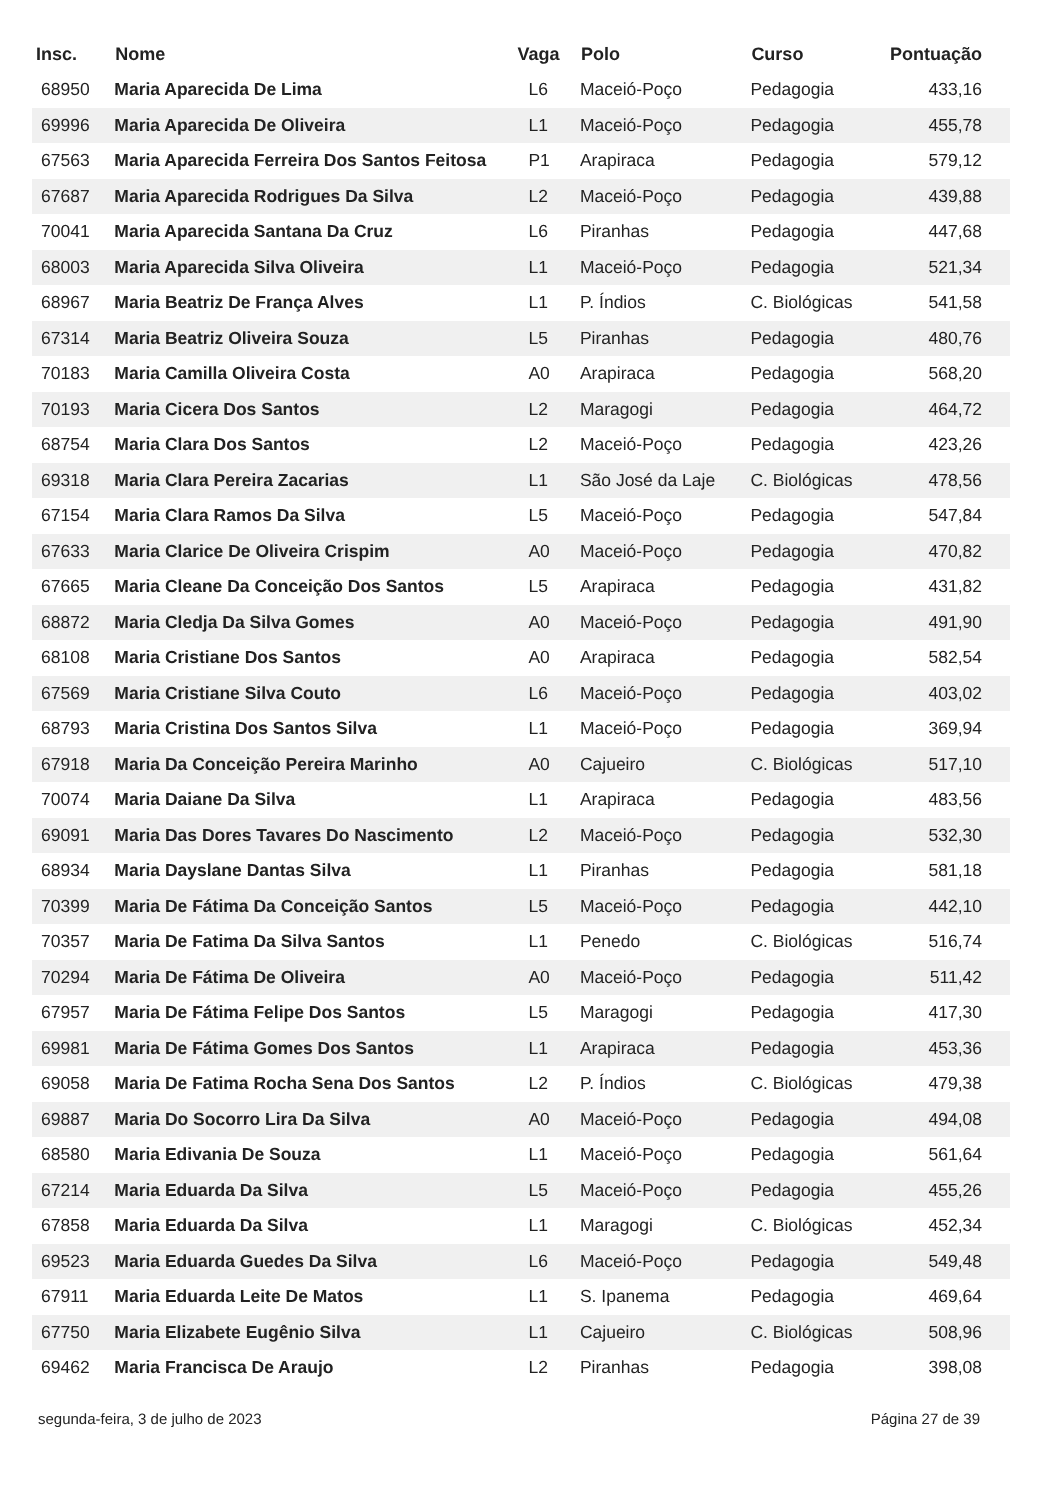| Insc. | Nome | Vaga | Polo | Curso | Pontuação |
| --- | --- | --- | --- | --- | --- |
| 68950 | Maria Aparecida De Lima | L6 | Maceió-Poço | Pedagogia | 433,16 |
| 69996 | Maria Aparecida De Oliveira | L1 | Maceió-Poço | Pedagogia | 455,78 |
| 67563 | Maria Aparecida Ferreira Dos Santos Feitosa | P1 | Arapiraca | Pedagogia | 579,12 |
| 67687 | Maria Aparecida Rodrigues Da Silva | L2 | Maceió-Poço | Pedagogia | 439,88 |
| 70041 | Maria Aparecida Santana Da Cruz | L6 | Piranhas | Pedagogia | 447,68 |
| 68003 | Maria Aparecida Silva Oliveira | L1 | Maceió-Poço | Pedagogia | 521,34 |
| 68967 | Maria Beatriz De França Alves | L1 | P. Índios | C. Biológicas | 541,58 |
| 67314 | Maria Beatriz Oliveira Souza | L5 | Piranhas | Pedagogia | 480,76 |
| 70183 | Maria Camilla Oliveira Costa | A0 | Arapiraca | Pedagogia | 568,20 |
| 70193 | Maria Cicera Dos Santos | L2 | Maragogi | Pedagogia | 464,72 |
| 68754 | Maria Clara Dos Santos | L2 | Maceió-Poço | Pedagogia | 423,26 |
| 69318 | Maria Clara Pereira Zacarias | L1 | São José da Laje | C. Biológicas | 478,56 |
| 67154 | Maria Clara Ramos Da Silva | L5 | Maceió-Poço | Pedagogia | 547,84 |
| 67633 | Maria Clarice De Oliveira Crispim | A0 | Maceió-Poço | Pedagogia | 470,82 |
| 67665 | Maria Cleane Da Conceição Dos Santos | L5 | Arapiraca | Pedagogia | 431,82 |
| 68872 | Maria Cledja Da Silva Gomes | A0 | Maceió-Poço | Pedagogia | 491,90 |
| 68108 | Maria Cristiane Dos Santos | A0 | Arapiraca | Pedagogia | 582,54 |
| 67569 | Maria Cristiane Silva Couto | L6 | Maceió-Poço | Pedagogia | 403,02 |
| 68793 | Maria Cristina Dos Santos Silva | L1 | Maceió-Poço | Pedagogia | 369,94 |
| 67918 | Maria Da Conceição Pereira Marinho | A0 | Cajueiro | C. Biológicas | 517,10 |
| 70074 | Maria Daiane Da Silva | L1 | Arapiraca | Pedagogia | 483,56 |
| 69091 | Maria Das Dores Tavares Do Nascimento | L2 | Maceió-Poço | Pedagogia | 532,30 |
| 68934 | Maria Dayslane Dantas Silva | L1 | Piranhas | Pedagogia | 581,18 |
| 70399 | Maria De Fátima Da Conceição Santos | L5 | Maceió-Poço | Pedagogia | 442,10 |
| 70357 | Maria De Fatima Da Silva Santos | L1 | Penedo | C. Biológicas | 516,74 |
| 70294 | Maria De Fátima De Oliveira | A0 | Maceió-Poço | Pedagogia | 511,42 |
| 67957 | Maria De Fátima Felipe Dos Santos | L5 | Maragogi | Pedagogia | 417,30 |
| 69981 | Maria De Fátima Gomes Dos Santos | L1 | Arapiraca | Pedagogia | 453,36 |
| 69058 | Maria De Fatima Rocha Sena Dos Santos | L2 | P. Índios | C. Biológicas | 479,38 |
| 69887 | Maria Do Socorro Lira Da Silva | A0 | Maceió-Poço | Pedagogia | 494,08 |
| 68580 | Maria Edivania De Souza | L1 | Maceió-Poço | Pedagogia | 561,64 |
| 67214 | Maria Eduarda Da Silva | L5 | Maceió-Poço | Pedagogia | 455,26 |
| 67858 | Maria Eduarda Da Silva | L1 | Maragogi | C. Biológicas | 452,34 |
| 69523 | Maria Eduarda Guedes Da Silva | L6 | Maceió-Poço | Pedagogia | 549,48 |
| 67911 | Maria Eduarda Leite De Matos | L1 | S. Ipanema | Pedagogia | 469,64 |
| 67750 | Maria Elizabete Eugênio Silva | L1 | Cajueiro | C. Biológicas | 508,96 |
| 69462 | Maria Francisca De Araujo | L2 | Piranhas | Pedagogia | 398,08 |
segunda-feira, 3 de julho de 2023 Página 27 de 39